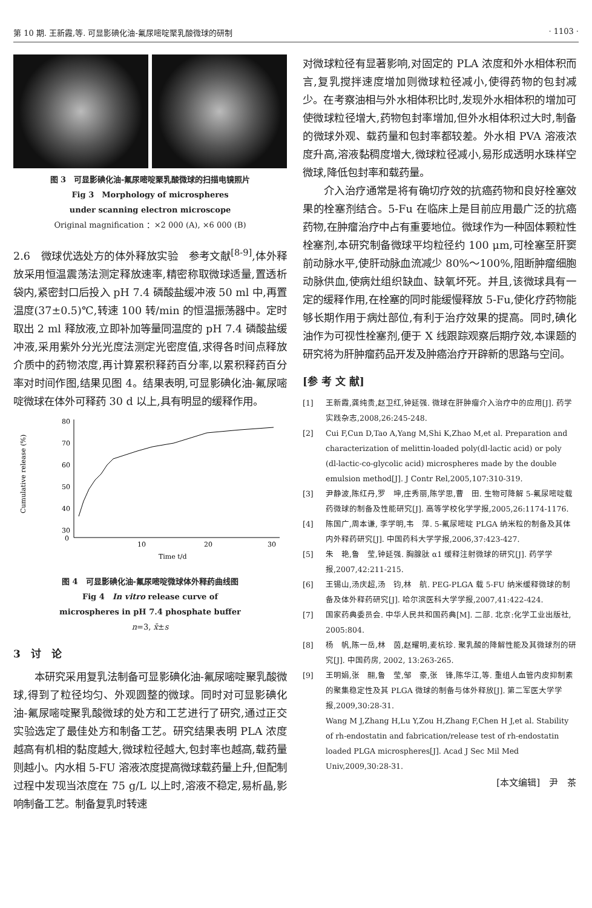第 10 期. 王新霞,等. 可显影碘化油-氟尿嘧啶聚乳酸微球的研制 · 1103 ·
图 3　可显影碘化油-氟尿嘧啶聚乳酸微球的扫描电镜照片
Fig 3　Morphology of microspheres
under scanning electron microscope
Original magnification ：×2 000 (A), ×6 000 (B)
2.6　微球优选处方的体外释放实验　参考文献<sup>[8-9]</sup>,体外释放采用恒温震荡法测定释放速率,精密称取微球适量,置透析袋内,紧密封口后投入 pH 7.4 磷酸盐缓冲液 50 ml 中,再置温度(37±0.5)℃,转速 100 转/min 的恒温振荡器中。定时取出 2 ml 释放液,立即补加等量同温度的 pH 7.4 磷酸盐缓冲液,采用紫外分光光度法测定光密度值,求得各时间点释放介质中的药物浓度,再计算累积释药百分率,以累积释药百分率对时间作图,结果见图 4。结果表明,可显影碘化油-氟尿嘧啶微球在体外可释药 30 d 以上,具有明显的缓释作用。
80
70
60
50
40
30
0
10
20
30
Time t/d
Cumulative release (%)
图 4　可显影碘化油-氟尿嘧啶微球体外释药曲线图
Fig 4　In vitro release curve of
microspheres in pH 7.4 phosphate buffer
n=3, x̄±s
3　讨　论
本研究采用复乳法制备可显影碘化油-氟尿嘧啶聚乳酸微球,得到了粒径均匀、外观圆整的微球。同时对可显影碘化油-氟尿嘧啶聚乳酸微球的处方和工艺进行了研究,通过正交实验选定了最佳处方和制备工艺。研究结果表明 PLA 浓度越高有机相的黏度越大,微球粒径越大,包封率也越高,载药量则越小。内水相 5-FU 溶液浓度提高微球载药量上升,但配制过程中发现当浓度在 75 g/L 以上时,溶液不稳定,易析晶,影响制备工艺。制备复乳时转速
对微球粒径有显著影响,对固定的 PLA 浓度和外水相体积而言,复乳搅拌速度增加则微球粒径减小,使得药物的包封减少。在考察油相与外水相体积比时,发现外水相体积的增加可使微球粒径增大,药物包封率增加,但外水相体积过大时,制备的微球外观、载药量和包封率都较差。外水相 PVA 溶液浓度升高,溶液黏稠度增大,微球粒径减小,易形成透明水珠样空微球,降低包封率和载药量。
介入治疗通常是将有确切疗效的抗癌药物和良好栓塞效果的栓塞剂结合。5-Fu 在临床上是目前应用最广泛的抗癌药物,在肿瘤治疗中占有重要地位。微球作为一种固体颗粒性栓塞剂,本研究制备微球平均粒径约 100 μm,可栓塞至肝窦前动脉水平,使肝动脉血流减少 80%～100%,阻断肿瘤细胞动脉供血,使病灶组织缺血、缺氧坏死。并且,该微球具有一定的缓释作用,在栓塞的同时能缓慢释放 5-Fu,使化疗药物能够长期作用于病灶部位,有利于治疗效果的提高。同时,碘化油作为可视性栓塞剂,便于 X 线跟踪观察后期疗效,本课题的研究将为肝肿瘤药品开发及肿癌治疗开辟新的思路与空间。
[参 考 文 献]
[1] 王新霞,龚纯贵,赵卫红,钟延强. 微球在肝肿瘤介入治疗中的应用[J]. 药学实践杂志,2008,26:245-248.
[2] Cui F,Cun D,Tao A,Yang M,Shi K,Zhao M,et al. Preparation and characterization of melittin-loaded poly(dl-lactic acid) or poly (dl-lactic-co-glycolic acid) microspheres made by the double emulsion method[J]. J Contr Rel,2005,107:310-319.
[3] 尹静波,陈红丹,罗　坤,庄秀丽,陈学思,曹　田. 生物可降解 5-氟尿嘧啶载药微球的制备及性能研究[J]. 高等学校化学学报,2005,26:1174-1176.
[4] 陈国广,周本谦, 李学明,韦　萍. 5-氟尿嘧啶 PLGA 纳米粒的制备及其体内外释药研究[J]. 中国药科大学学报,2006,37:423-427.
[5] 朱　艳,鲁　莹,钟延强. 胸腺肽 α1 缓释注射微球的研究[J]. 药学学报,2007,42:211-215.
[6] 王锡山,汤庆超,汤　钧,林　航. PEG-PLGA 载 5-FU 纳米缓释微球的制备及体外释药研究[J]. 哈尔滨医科大学学报,2007,41:422-424.
[7] 国家药典委员会. 中华人民共和国药典[M]. 二部. 北京:化学工业出版社, 2005:804.
[8] 杨　帆,陈一岳,林　茵,赵耀明,麦杭珍. 聚乳酸的降解性能及其微球剂的研究[J]. 中国药房, 2002, 13:263-265.
[9] 王明娟,张　翮,鲁　莹,邹　豪,张　锋,陈华江,等. 重组人血管内皮抑制素的聚集稳定性及其 PLGA 微球的制备与体外释放[J]. 第二军医大学学报,2009,30:28-31.
Wang M J,Zhang H,Lu Y,Zou H,Zhang F,Chen H J,et al. Stability of rh-endostatin and fabrication/release test of rh-endostatin loaded PLGA microspheres[J]. Acad J Sec Mil Med Univ,2009,30:28-31.
[本文编辑]　尹　茶